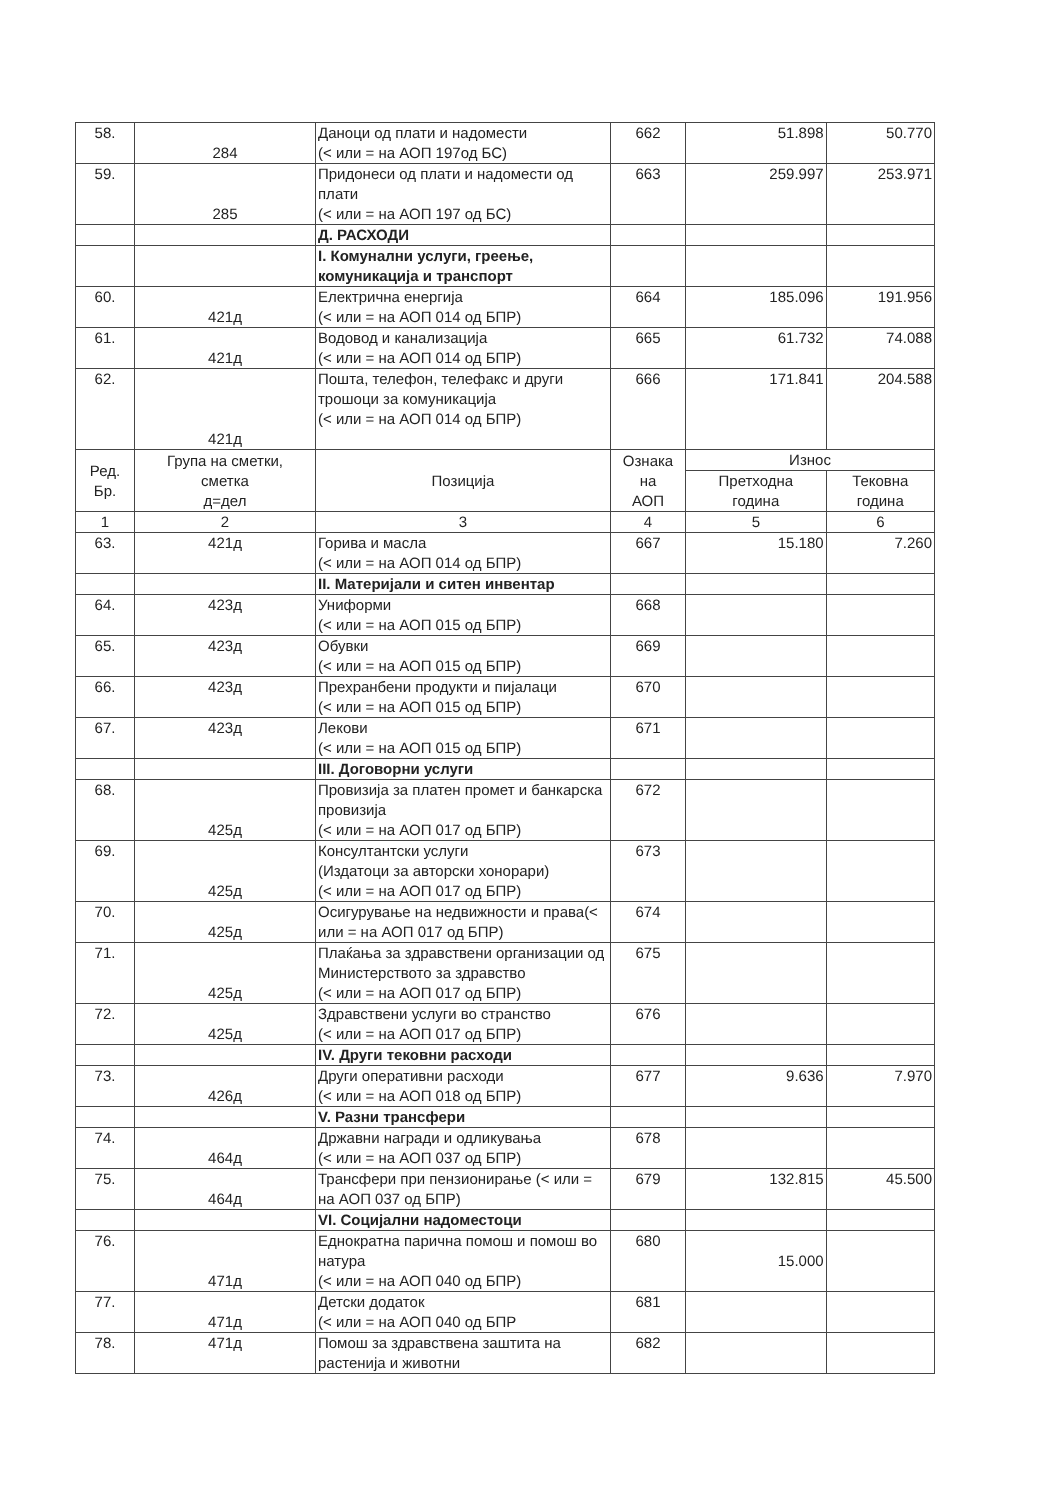| 58. | 284 | Даноци од плати и надомести (< или = на АОП 197од БС) | 662 | 51.898 | 50.770 |
| 59. | 285 | Придонеси од плати и надомести од плати (< или = на АОП 197 од БС) | 663 | 259.997 | 253.971 |
| | | Д. РАСХОДИ | | | |
| | | I. Комунални услуги, греење, комуникација и транспорт | | | |
| 60. | 421д | Електрична енергија (< или = на АОП 014 од БПР) | 664 | 185.096 | 191.956 |
| 61. | 421д | Водовод и канализација (< или = на АОП 014 од БПР) | 665 | 61.732 | 74.088 |
| 62. | 421д | Пошта, телефон, телефакс и други трошоци за комуникација (< или = на АОП 014 од БПР) | 666 | 171.841 | 204.588 |
| Ред. Бр. | Група на сметки, сметка д=дел | Позиција | Ознака на АОП | Износ | |
| | | | | Претходна година | Тековна година |
| 1 | 2 | 3 | 4 | 5 | 6 |
| 63. | 421д | Горива и масла (< или = на АОП 014 од БПР) | 667 | 15.180 | 7.260 |
| | | II. Материјали и ситен инвентар | | | |
| 64. | 423д | Униформи (< или = на АОП 015 од БПР) | 668 | | |
| 65. | 423д | Обувки (< или = на АОП 015 од БПР) | 669 | | |
| 66. | 423д | Прехранбени продукти и пијалаци (< или = на АОП 015 од БПР) | 670 | | |
| 67. | 423д | Лекови (< или = на АОП 015 од БПР) | 671 | | |
| | | III. Договорни услуги | | | |
| 68. | 425д | Провизија за платен промет и банкарска провизија (< или = на АОП 017 од БПР) | 672 | | |
| 69. | 425д | Консултантски услуги (Издатоци за авторски хонорари) (< или = на АОП 017 од БПР) | 673 | | |
| 70. | 425д | Осигурување на недвижности и права(< или = на АОП 017 од БПР) | 674 | | |
| 71. | 425д | Плаќања за здравствени организации од Министерството за здравство (< или = на АОП 017 од БПР) | 675 | | |
| 72. | 425д | Здравствени услуги во странство (< или = на АОП 017 од БПР) | 676 | | |
| | | IV. Други тековни расходи | | | |
| 73. | 426д | Други оперативни расходи (< или = на АОП 018 од БПР) | 677 | 9.636 | 7.970 |
| | | V. Разни трансфери | | | |
| 74. | 464д | Државни награди и одликувања (< или = на АОП 037 од БПР) | 678 | | |
| 75. | 464д | Трансфери при пензионирање (< или = на АОП 037 од БПР) | 679 | 132.815 | 45.500 |
| | | VI. Социјални надоместоци | | | |
| 76. | 471д | Еднократна парична помош и помош во натура (< или = на АОП 040 од БПР) | 680 | 15.000 | |
| 77. | 471д | Детски додаток (< или = на АОП 040 од БПР | 681 | | |
| 78. | 471д | Помош за здравствена заштита на растенија и животни | 682 | | |